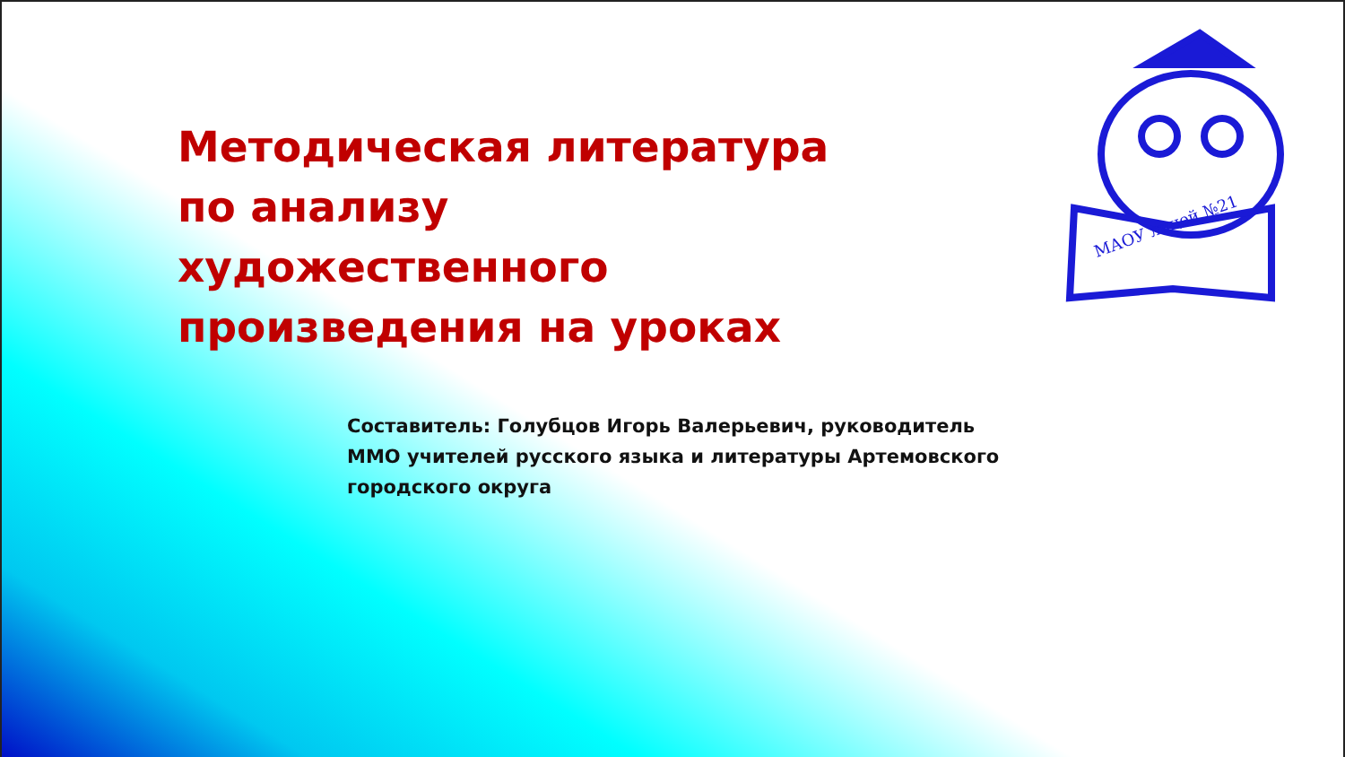МАОУ лицей №21
Методическая литература по анализу художественного произведения на уроках
Составитель: Голубцов Игорь Валерьевич, руководитель ММО учителей русского языка и литературы Артемовского городского округа